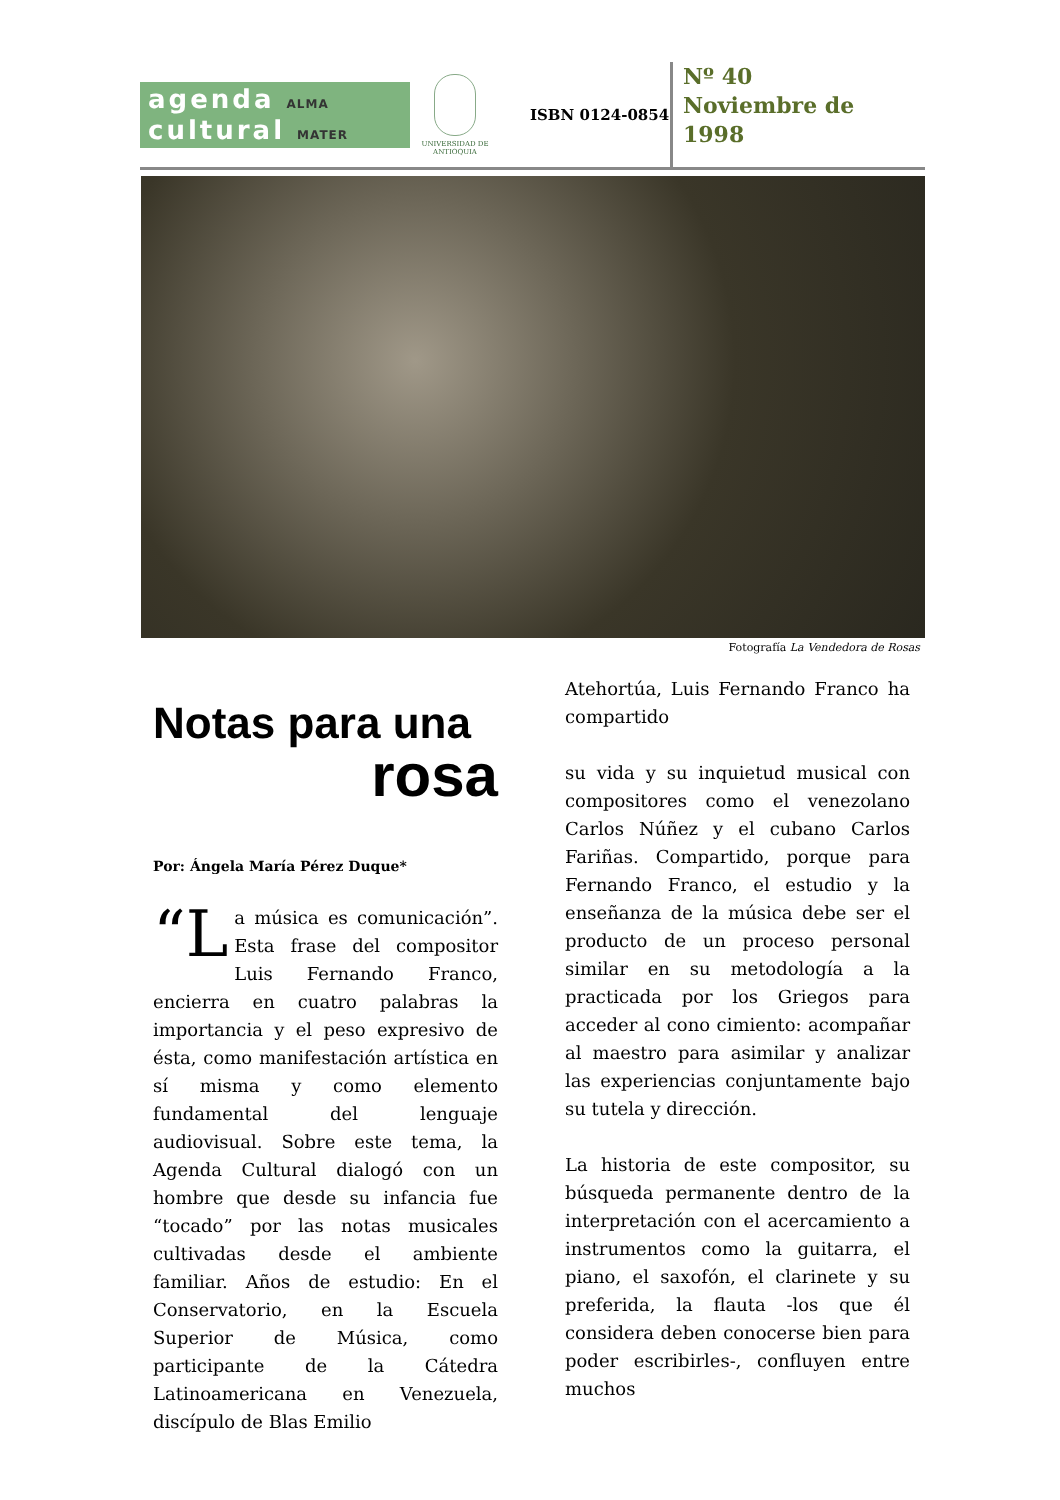agenda ALMA
cultural MATER
UNIVERSIDAD DE ANTIOQUIA
ISBN 0124-0854
Nº 40
Noviembre de
1998
Fotografía La Vendedora de Rosas
Notas para una
rosa
Por: Ángela María Pérez Duque*
“L a música es comunicación”. Esta frase del compositor Luis Fernando Franco, encierra en cuatro palabras la importancia y el peso expresivo de ésta, como manifestación artística en sí misma y como elemento fundamental del lenguaje audiovisual. Sobre este tema, la Agenda Cultural dialogó con un hombre que desde su infancia fue “tocado” por las notas musicales cultivadas desde el ambiente familiar. Años de estudio: En el Conservatorio, en la Escuela Superior de Música, como participante de la Cátedra Latinoamericana en Venezuela, discípulo de Blas Emilio
Atehortúa, Luis Fernando Franco ha compartido
su vida y su inquietud musical con compositores como el venezolano Carlos Núñez y el cubano Carlos Fariñas. Compartido, porque para Fernando Franco, el estudio y la enseñanza de la música debe ser el producto de un proceso personal similar en su metodología a la practicada por los Griegos para acceder al cono cimiento: acompañar al maestro para asimilar y analizar las experiencias conjuntamente bajo su tutela y dirección.
La historia de este compositor, su búsqueda permanente dentro de la interpretación con el acercamiento a instrumentos como la guitarra, el piano, el saxofón, el clarinete y su preferida, la flauta -los que él considera deben conocerse bien para poder escribirles-, confluyen entre muchos